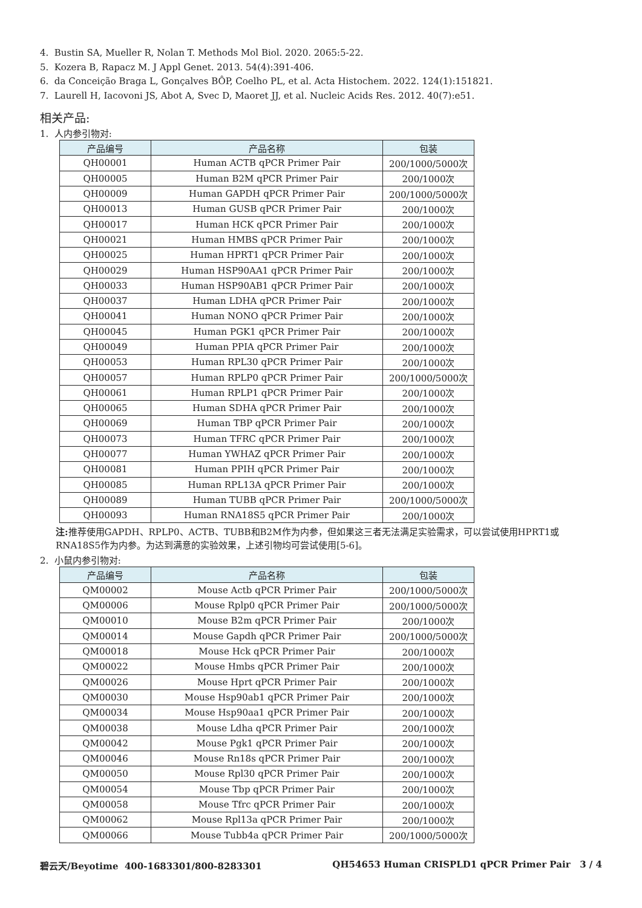4. Bustin SA, Mueller R, Nolan T. Methods Mol Biol. 2020. 2065:5-22.
5. Kozera B, Rapacz M. J Appl Genet. 2013. 54(4):391-406.
6. da Conceição Braga L, Gonçalves BÔP, Coelho PL, et al. Acta Histochem. 2022. 124(1):151821.
7. Laurell H, Iacovoni JS, Abot A, Svec D, Maoret JJ, et al. Nucleic Acids Res. 2012. 40(7):e51.
相关产品:
1. 人内参引物对:
| 产品编号 | 产品名称 | 包装 |
| --- | --- | --- |
| QH00001 | Human ACTB qPCR Primer Pair | 200/1000/5000次 |
| QH00005 | Human B2M qPCR Primer Pair | 200/1000次 |
| QH00009 | Human GAPDH qPCR Primer Pair | 200/1000/5000次 |
| QH00013 | Human GUSB qPCR Primer Pair | 200/1000次 |
| QH00017 | Human HCK qPCR Primer Pair | 200/1000次 |
| QH00021 | Human HMBS qPCR Primer Pair | 200/1000次 |
| QH00025 | Human HPRT1 qPCR Primer Pair | 200/1000次 |
| QH00029 | Human HSP90AA1 qPCR Primer Pair | 200/1000次 |
| QH00033 | Human HSP90AB1 qPCR Primer Pair | 200/1000次 |
| QH00037 | Human LDHA qPCR Primer Pair | 200/1000次 |
| QH00041 | Human NONO qPCR Primer Pair | 200/1000次 |
| QH00045 | Human PGK1 qPCR Primer Pair | 200/1000次 |
| QH00049 | Human PPIA qPCR Primer Pair | 200/1000次 |
| QH00053 | Human RPL30 qPCR Primer Pair | 200/1000次 |
| QH00057 | Human RPLP0 qPCR Primer Pair | 200/1000/5000次 |
| QH00061 | Human RPLP1 qPCR Primer Pair | 200/1000次 |
| QH00065 | Human SDHA qPCR Primer Pair | 200/1000次 |
| QH00069 | Human TBP qPCR Primer Pair | 200/1000次 |
| QH00073 | Human TFRC qPCR Primer Pair | 200/1000次 |
| QH00077 | Human YWHAZ qPCR Primer Pair | 200/1000次 |
| QH00081 | Human PPIH qPCR Primer Pair | 200/1000次 |
| QH00085 | Human RPL13A qPCR Primer Pair | 200/1000次 |
| QH00089 | Human TUBB qPCR Primer Pair | 200/1000/5000次 |
| QH00093 | Human RNA18S5 qPCR Primer Pair | 200/1000次 |
注: 推荐使用GAPDH、RPLP0、ACTB、TUBB和B2M作为内参，但如果这三者无法满足实验需求，可以尝试使用HPRT1或RNA18S5作为内参。为达到满意的实验效果，上述引物均可尝试使用[5-6]。
2. 小鼠内参引物对:
| 产品编号 | 产品名称 | 包装 |
| --- | --- | --- |
| QM00002 | Mouse Actb qPCR Primer Pair | 200/1000/5000次 |
| QM00006 | Mouse Rplp0 qPCR Primer Pair | 200/1000/5000次 |
| QM00010 | Mouse B2m qPCR Primer Pair | 200/1000次 |
| QM00014 | Mouse Gapdh qPCR Primer Pair | 200/1000/5000次 |
| QM00018 | Mouse Hck qPCR Primer Pair | 200/1000次 |
| QM00022 | Mouse Hmbs qPCR Primer Pair | 200/1000次 |
| QM00026 | Mouse Hprt qPCR Primer Pair | 200/1000次 |
| QM00030 | Mouse Hsp90ab1 qPCR Primer Pair | 200/1000次 |
| QM00034 | Mouse Hsp90aa1 qPCR Primer Pair | 200/1000次 |
| QM00038 | Mouse Ldha qPCR Primer Pair | 200/1000次 |
| QM00042 | Mouse Pgk1 qPCR Primer Pair | 200/1000次 |
| QM00046 | Mouse Rn18s qPCR Primer Pair | 200/1000次 |
| QM00050 | Mouse Rpl30 qPCR Primer Pair | 200/1000次 |
| QM00054 | Mouse Tbp qPCR Primer Pair | 200/1000次 |
| QM00058 | Mouse Tfrc qPCR Primer Pair | 200/1000次 |
| QM00062 | Mouse Rpl13a qPCR Primer Pair | 200/1000次 |
| QM00066 | Mouse Tubb4a qPCR Primer Pair | 200/1000/5000次 |
碧云天/Beyotime 400-1683301/800-8283301 QH54653 Human CRISPLD1 qPCR Primer Pair 3 / 4